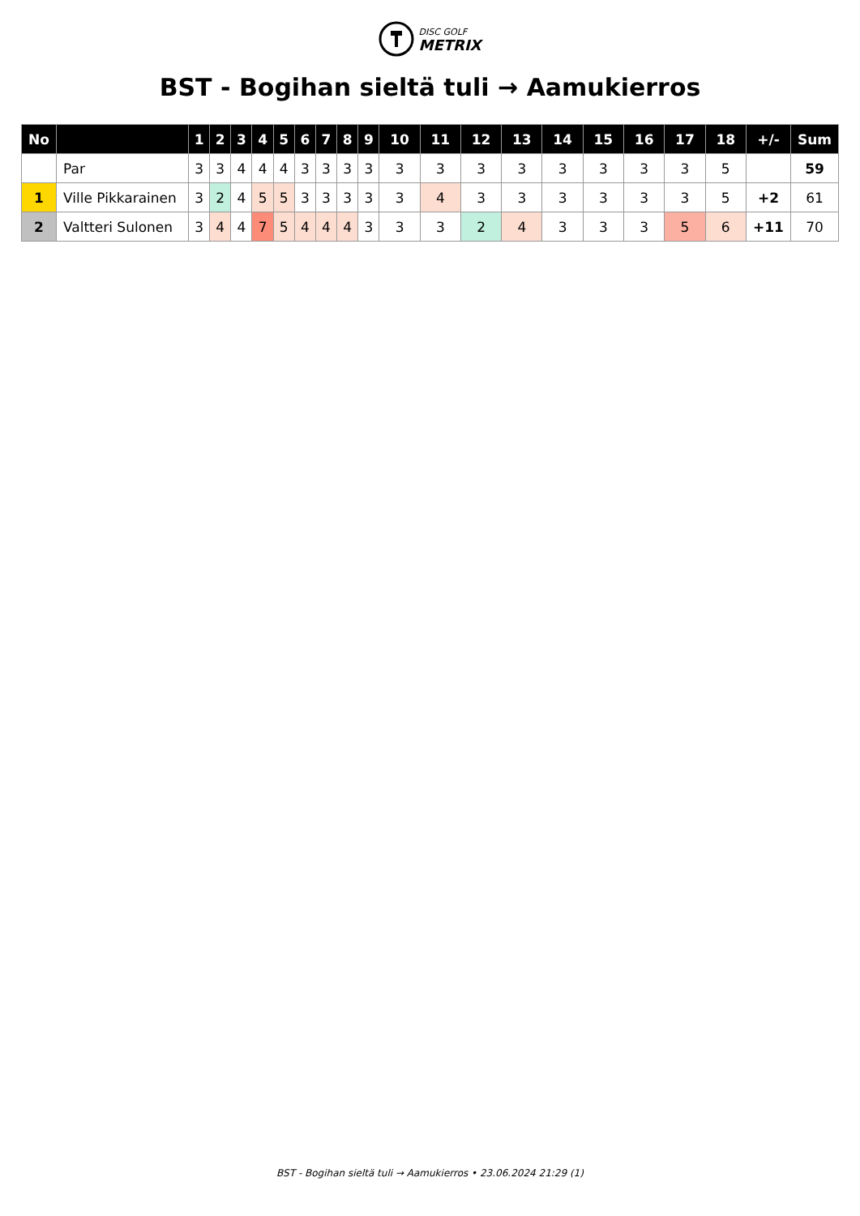DISC GOLF
METRIX
BST - Bogihan sieltä tuli → Aamukierros
| No | | 1 | 2 | 3 | 4 | 5 | 6 | 7 | 8 | 9 | 10 | 11 | 12 | 13 | 14 | 15 | 16 | 17 | 18 | +/- | Sum |
| --- | --- | --- | --- | --- | --- | --- | --- | --- | --- | --- | --- | --- | --- | --- | --- | --- | --- | --- | --- | --- | --- |
| | Par | 3 | 3 | 4 | 4 | 4 | 3 | 3 | 3 | 3 | 3 | 3 | 3 | 3 | 3 | 3 | 3 | 3 | 5 | | 59 |
| 1 | Ville Pikkarainen | 3 | 2 | 4 | 5 | 5 | 3 | 3 | 3 | 3 | 3 | 4 | 3 | 3 | 3 | 3 | 3 | 3 | 5 | +2 | 61 |
| 2 | Valtteri Sulonen | 3 | 4 | 4 | 7 | 5 | 4 | 4 | 4 | 3 | 3 | 3 | 2 | 4 | 3 | 3 | 3 | 5 | 6 | +11 | 70 |
BST - Bogihan sieltä tuli → Aamukierros • 23.06.2024 21:29 (1)